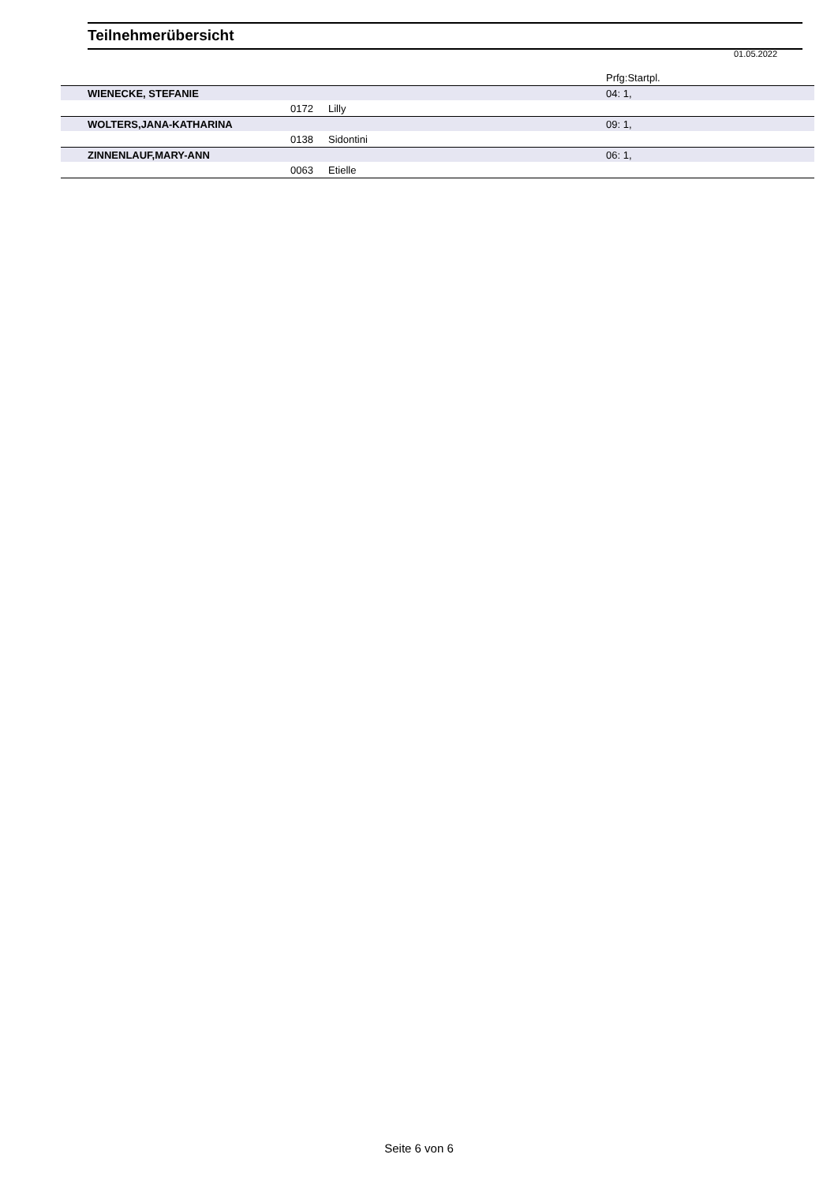Teilnehmerübersicht
01.05.2022
| | | | Prfg:Startpl. |
| WIENECKE, STEFANIE | | | 04: 1, |
| | 0172 | Lilly | |
| WOLTERS,JANA-KATHARINA | | | 09: 1, |
| | 0138 | Sidontini | |
| ZINNENLAUF,MARY-ANN | | | 06: 1, |
| | 0063 | Etielle | |
Seite 6 von 6